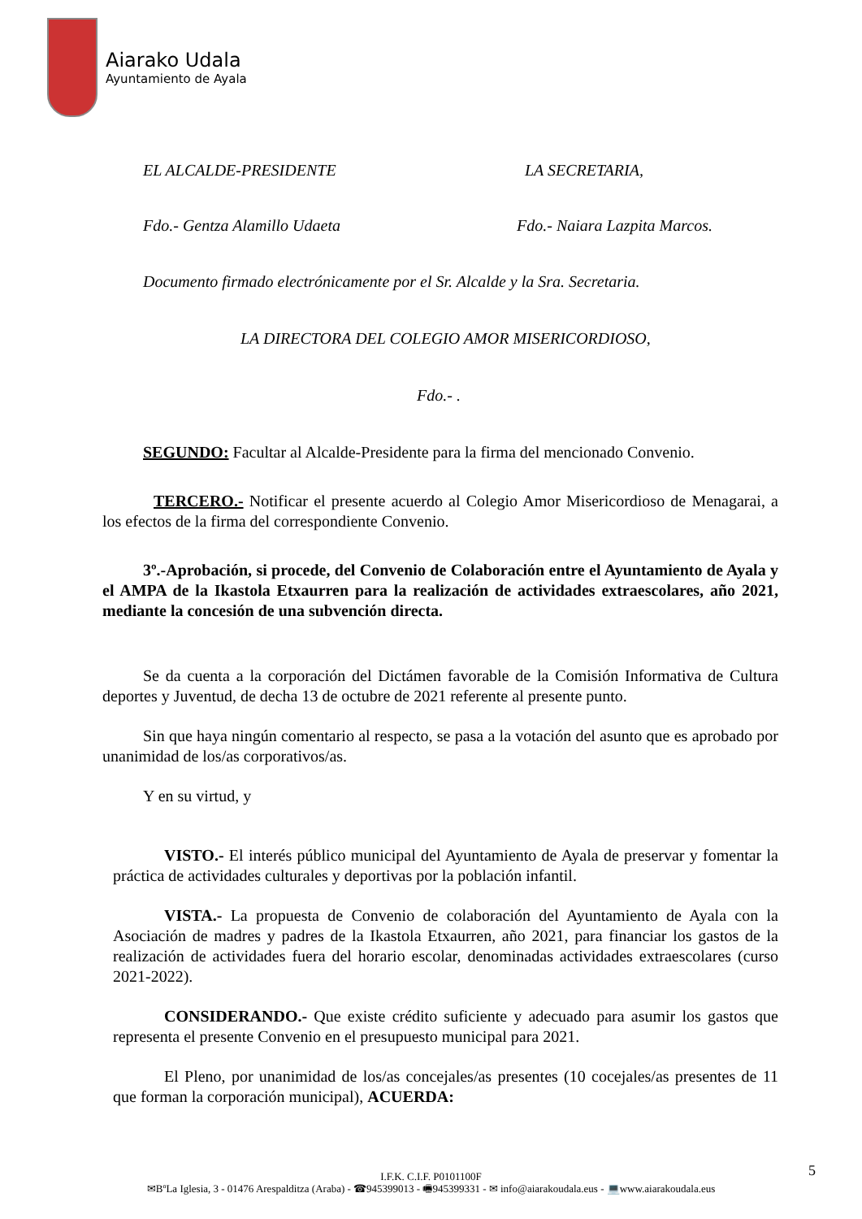Aiarako Udala
Ayuntamiento de Ayala
EL ALCALDE-PRESIDENTE LA SECRETARIA,
Fdo.- Gentza Alamillo Udaeta Fdo.- Naiara Lazpita Marcos.
Documento firmado electrónicamente por el Sr. Alcalde y la Sra. Secretaria.
LA DIRECTORA DEL COLEGIO AMOR MISERICORDIOSO,
Fdo.- .
SEGUNDO: Facultar al Alcalde-Presidente para la firma del mencionado Convenio.
TERCERO.- Notificar el presente acuerdo al Colegio Amor Misericordioso de Menagarai, a los efectos de la firma del correspondiente Convenio.
3º.-Aprobación, si procede, del Convenio de Colaboración entre el Ayuntamiento de Ayala y el AMPA de la Ikastola Etxaurren para la realización de actividades extraescolares, año 2021, mediante la concesión de una subvención directa.
Se da cuenta a la corporación del Dictámen favorable de la Comisión Informativa de Cultura deportes y Juventud, de decha 13 de octubre de 2021 referente al presente punto.
Sin que haya ningún comentario al respecto, se pasa a la votación del asunto que es aprobado por unanimidad de los/as corporativos/as.
Y en su virtud, y
VISTO.- El interés público municipal del Ayuntamiento de Ayala de preservar y fomentar la práctica de actividades culturales y deportivas por la población infantil.
VISTA.- La propuesta de Convenio de colaboración del Ayuntamiento de Ayala con la Asociación de madres y padres de la Ikastola Etxaurren, año 2021, para financiar los gastos de la realización de actividades fuera del horario escolar, denominadas actividades extraescolares (curso 2021-2022).
CONSIDERANDO.- Que existe crédito suficiente y adecuado para asumir los gastos que representa el presente Convenio en el presupuesto municipal para 2021.
El Pleno, por unanimidad de los/as concejales/as presentes (10 cocejales/as presentes de 11 que forman la corporación municipal), ACUERDA:
5
I.F.K. C.I.F. P0101100F
✉BºLa Iglesia, 3 - 01476 Arespalditza (Araba) - ☎945399013 - 🖷945399331 - ✉ info@aiarakoudala.eus - 💻www.aiarakoudala.eus